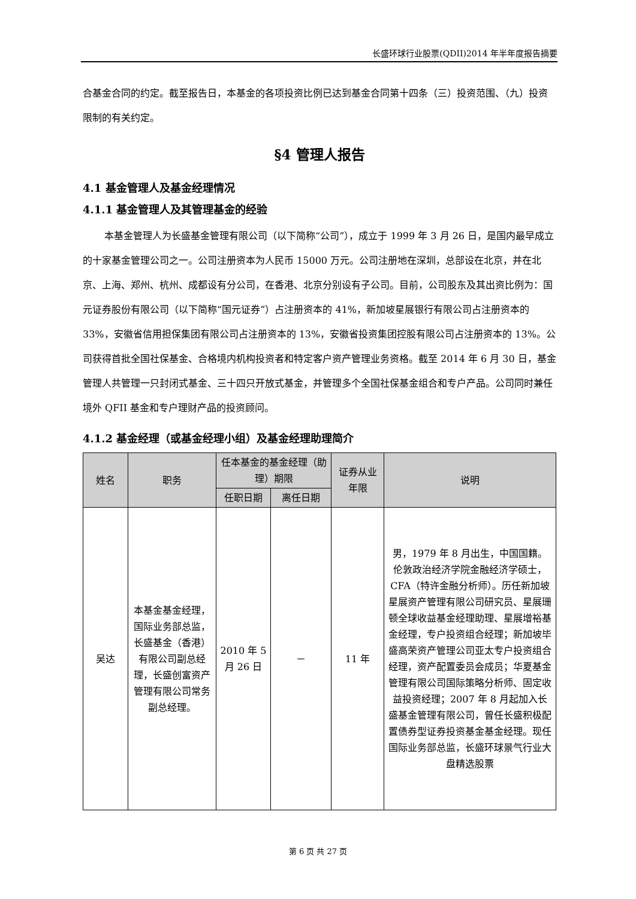长盛环球行业股票(QDII)2014 年半年度报告摘要
合基金合同的约定。截至报告日，本基金的各项投资比例已达到基金合同第十四条（三）投资范围、（九）投资限制的有关约定。
§4 管理人报告
4.1 基金管理人及基金经理情况
4.1.1 基金管理人及其管理基金的经验
本基金管理人为长盛基金管理有限公司（以下简称“公司”），成立于 1999 年 3 月 26 日，是国内最早成立的十家基金管理公司之一。公司注册资本为人民币 15000 万元。公司注册地在深圳，总部设在北京，并在北京、上海、郑州、杭州、成都设有分公司，在香港、北京分别设有子公司。目前，公司股东及其出资比例为：国元证券股份有限公司（以下简称“国元证券”）占注册资本的 41%，新加坡星展银行有限公司占注册资本的 33%，安徽省信用担保集团有限公司占注册资本的 13%，安徽省投资集团控股有限公司占注册资本的 13%。公司获得首批全国社保基金、合格境内机构投资者和特定客户资产管理业务资格。截至 2014 年 6 月 30 日，基金管理人共管理一只封闭式基金、三十四只开放式基金，并管理多个全国社保基金组合和专户产品。公司同时兼任境外 QFII 基金和专户理财产品的投资顾问。
4.1.2 基金经理（或基金经理小组）及基金经理助理简介
| 姓名 | 职务 | 任本基金的基金经理（助理）期限 | | 证券从业年限 | 说明 |
| --- | --- | --- | --- | --- | --- |
| | | 任职日期 | 离任日期 | | |
| 吴达 | 本基金基金经理，国际业务部总监，长盛基金（香港）有限公司副总经理，长盛创富资产管理有限公司常务副总经理。 | 2010 年 5 月 26 日 | － | 11 年 | 男，1979 年 8 月出生，中国国籍。伦敦政治经济学院金融经济学硕士，CFA（特许金融分析师）。历任新加坡星展资产管理有限公司研究员、星展珊顿全球收益基金经理助理、星展增裕基金经理，专户投资组合经理；新加坡毕盛高荣资产管理公司亚太专户投资组合经理，资产配置委员会成员；华夏基金管理有限公司国际策略分析师、固定收益投资经理；2007 年 8 月起加入长盛基金管理有限公司，曾任长盛积极配置债券型证券投资基金基金经理。现任国际业务部总监，长盛环球景气行业大盘精选股票 |
第 6 页 共 27 页